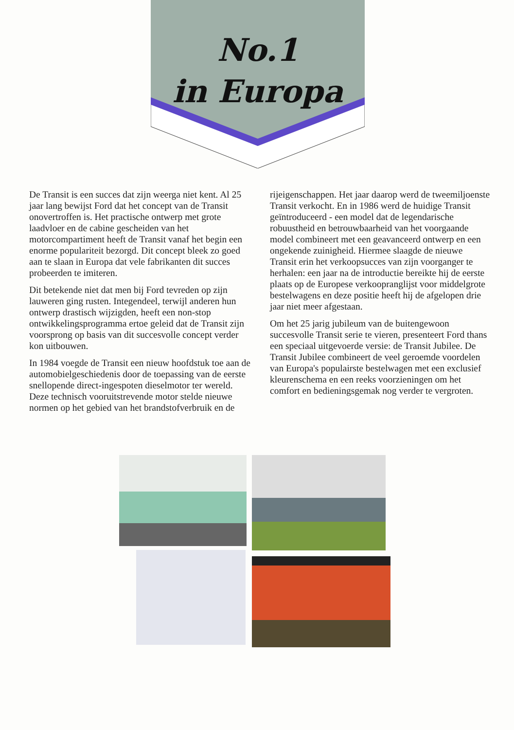No.1
in Europa
De Transit is een succes dat zijn weerga niet kent. Al 25 jaar lang bewijst Ford dat het concept van de Transit onovertroffen is. Het practische ontwerp met grote laadvloer en de cabine gescheiden van het motorcompartiment heeft de Transit vanaf het begin een enorme populariteit bezorgd. Dit concept bleek zo goed aan te slaan in Europa dat vele fabrikanten dit succes probeerden te imiteren.
Dit betekende niet dat men bij Ford tevreden op zijn lauweren ging rusten. Integendeel, terwijl anderen hun ontwerp drastisch wijzigden, heeft een non-stop ontwikkelingsprogramma ertoe geleid dat de Transit zijn voorsprong op basis van dit succesvolle concept verder kon uitbouwen.
In 1984 voegde de Transit een nieuw hoofdstuk toe aan de automobielgeschiedenis door de toepassing van de eerste snellopende direct-ingespoten dieselmotor ter wereld. Deze technisch vooruitstrevende motor stelde nieuwe normen op het gebied van het brandstofverbruik en de
rijeigenschappen. Het jaar daarop werd de tweemiljoenste Transit verkocht. En in 1986 werd de huidige Transit geïntroduceerd - een model dat de legendarische robuustheid en betrouwbaarheid van het voorgaande model combineert met een geavanceerd ontwerp en een ongekende zuinigheid. Hiermee slaagde de nieuwe Transit erin het verkoopsucces van zijn voorganger te herhalen: een jaar na de introductie bereikte hij de eerste plaats op de Europese verkoopranglijst voor middelgrote bestelwagens en deze positie heeft hij de afgelopen drie jaar niet meer afgestaan.
Om het 25 jarig jubileum van de buitengewoon succesvolle Transit serie te vieren, presenteert Ford thans een speciaal uitgevoerde versie: de Transit Jubilee. De Transit Jubilee combineert de veel geroemde voordelen van Europa's populairste bestelwagen met een exclusief kleurenschema en een reeks voorzieningen om het comfort en bedieningsgemak nog verder te vergroten.